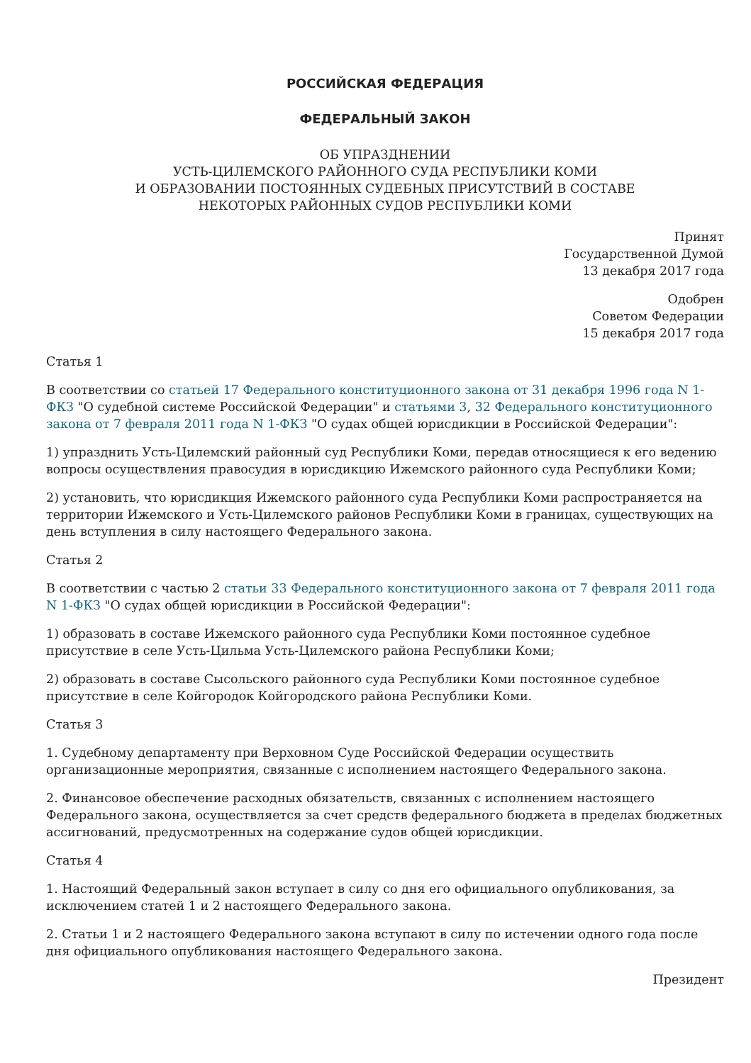РОССИЙСКАЯ ФЕДЕРАЦИЯ
ФЕДЕРАЛЬНЫЙ ЗАКОН
ОБ УПРАЗДНЕНИИ
УСТЬ-ЦИЛЕМСКОГО РАЙОННОГО СУДА РЕСПУБЛИКИ КОМИ
И ОБРАЗОВАНИИ ПОСТОЯННЫХ СУДЕБНЫХ ПРИСУТСТВИЙ В СОСТАВЕ
НЕКОТОРЫХ РАЙОННЫХ СУДОВ РЕСПУБЛИКИ КОМИ
Принят
Государственной Думой
13 декабря 2017 года
Одобрен
Советом Федерации
15 декабря 2017 года
Статья 1
В соответствии со статьей 17 Федерального конституционного закона от 31 декабря 1996 года N 1-ФКЗ "О судебной системе Российской Федерации" и статьями 3, 32 Федерального конституционного закона от 7 февраля 2011 года N 1-ФКЗ "О судах общей юрисдикции в Российской Федерации":
1) упразднить Усть-Цилемский районный суд Республики Коми, передав относящиеся к его ведению вопросы осуществления правосудия в юрисдикцию Ижемского районного суда Республики Коми;
2) установить, что юрисдикция Ижемского районного суда Республики Коми распространяется на территории Ижемского и Усть-Цилемского районов Республики Коми в границах, существующих на день вступления в силу настоящего Федерального закона.
Статья 2
В соответствии с частью 2 статьи 33 Федерального конституционного закона от 7 февраля 2011 года N 1-ФКЗ "О судах общей юрисдикции в Российской Федерации":
1) образовать в составе Ижемского районного суда Республики Коми постоянное судебное присутствие в селе Усть-Цильма Усть-Цилемского района Республики Коми;
2) образовать в составе Сысольского районного суда Республики Коми постоянное судебное присутствие в селе Койгородок Койгородского района Республики Коми.
Статья 3
1. Судебному департаменту при Верховном Суде Российской Федерации осуществить организационные мероприятия, связанные с исполнением настоящего Федерального закона.
2. Финансовое обеспечение расходных обязательств, связанных с исполнением настоящего Федерального закона, осуществляется за счет средств федерального бюджета в пределах бюджетных ассигнований, предусмотренных на содержание судов общей юрисдикции.
Статья 4
1. Настоящий Федеральный закон вступает в силу со дня его официального опубликования, за исключением статей 1 и 2 настоящего Федерального закона.
2. Статьи 1 и 2 настоящего Федерального закона вступают в силу по истечении одного года после дня официального опубликования настоящего Федерального закона.
Президент